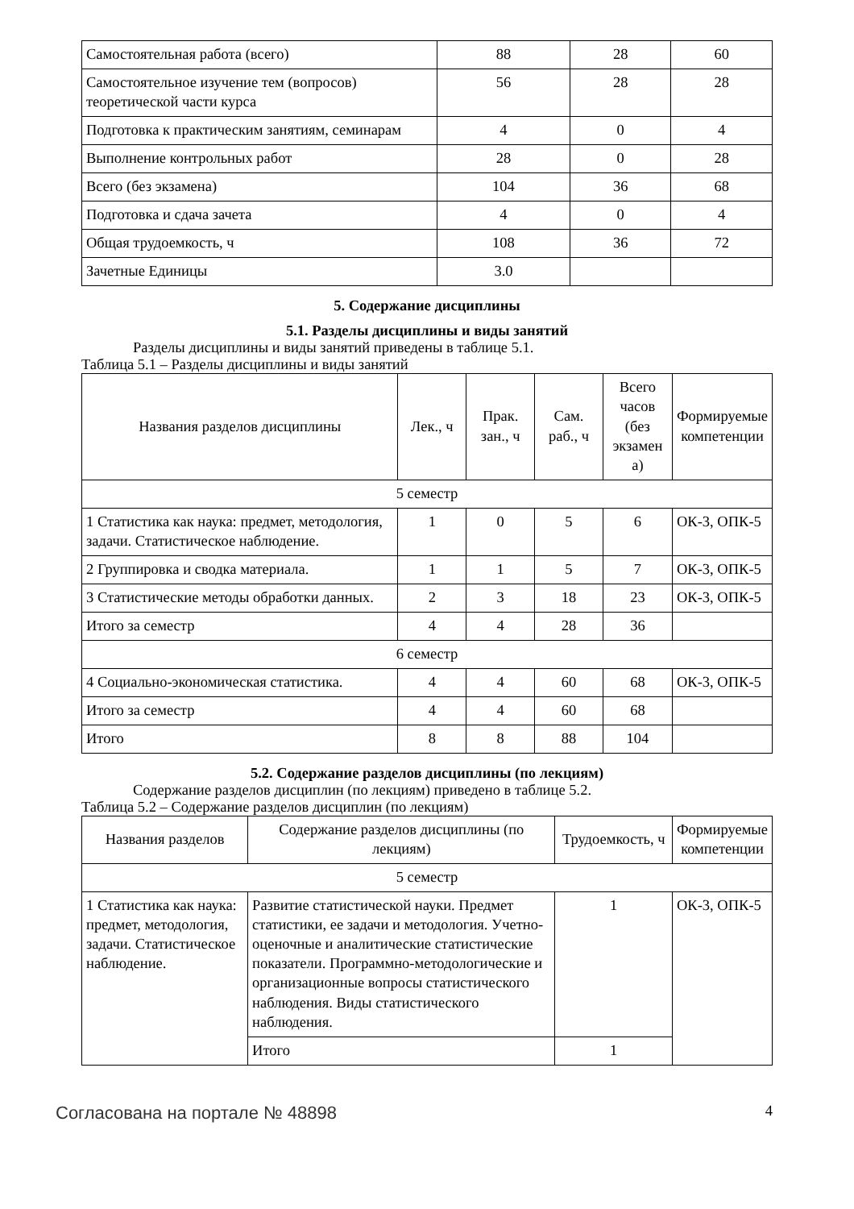| Самостоятельная работа (всего) | 88 | 28 | 60 |
| Самостоятельное изучение тем (вопросов) теоретической части курса | 56 | 28 | 28 |
| Подготовка к практическим занятиям, семинарам | 4 | 0 | 4 |
| Выполнение контрольных работ | 28 | 0 | 28 |
| Всего (без экзамена) | 104 | 36 | 68 |
| Подготовка и сдача зачета | 4 | 0 | 4 |
| Общая трудоемкость, ч | 108 | 36 | 72 |
| Зачетные Единицы | 3.0 | | |
5. Содержание дисциплины
5.1. Разделы дисциплины и виды занятий
Разделы дисциплины и виды занятий приведены в таблице 5.1.
Таблица 5.1 – Разделы дисциплины и виды занятий
| Названия разделов дисциплины | Лек., ч | Прак. зан., ч | Сам. раб., ч | Всего часов (без экзамен а) | Формируемые компетенции |
| --- | --- | --- | --- | --- | --- |
| 5 семестр | | | | | |
| 1 Статистика как наука: предмет, методология, задачи. Статистическое наблюдение. | 1 | 0 | 5 | 6 | ОК-3, ОПК-5 |
| 2 Группировка и сводка материала. | 1 | 1 | 5 | 7 | ОК-3, ОПК-5 |
| 3 Статистические методы обработки данных. | 2 | 3 | 18 | 23 | ОК-3, ОПК-5 |
| Итого за семестр | 4 | 4 | 28 | 36 | |
| 6 семестр | | | | | |
| 4 Социально-экономическая статистика. | 4 | 4 | 60 | 68 | ОК-3, ОПК-5 |
| Итого за семестр | 4 | 4 | 60 | 68 | |
| Итого | 8 | 8 | 88 | 104 | |
5.2. Содержание разделов дисциплины (по лекциям)
Содержание разделов дисциплин (по лекциям) приведено в таблице 5.2.
Таблица 5.2 – Содержание разделов дисциплин (по лекциям)
| Названия разделов | Содержание разделов дисциплины (по лекциям) | Трудоемкость, ч | Формируемые компетенции |
| --- | --- | --- | --- |
| 5 семестр | | | |
| 1 Статистика как наука: предмет, методология, задачи. Статистическое наблюдение. | Развитие статистической науки. Предмет статистики, ее задачи и методология. Учетно-оценочные и аналитические статистические показатели. Программно-методологические и организационные вопросы статистического наблюдения. Виды статистического наблюдения. | 1 | ОК-3, ОПК-5 |
| | Итого | 1 | |
Согласована на портале № 48898 4